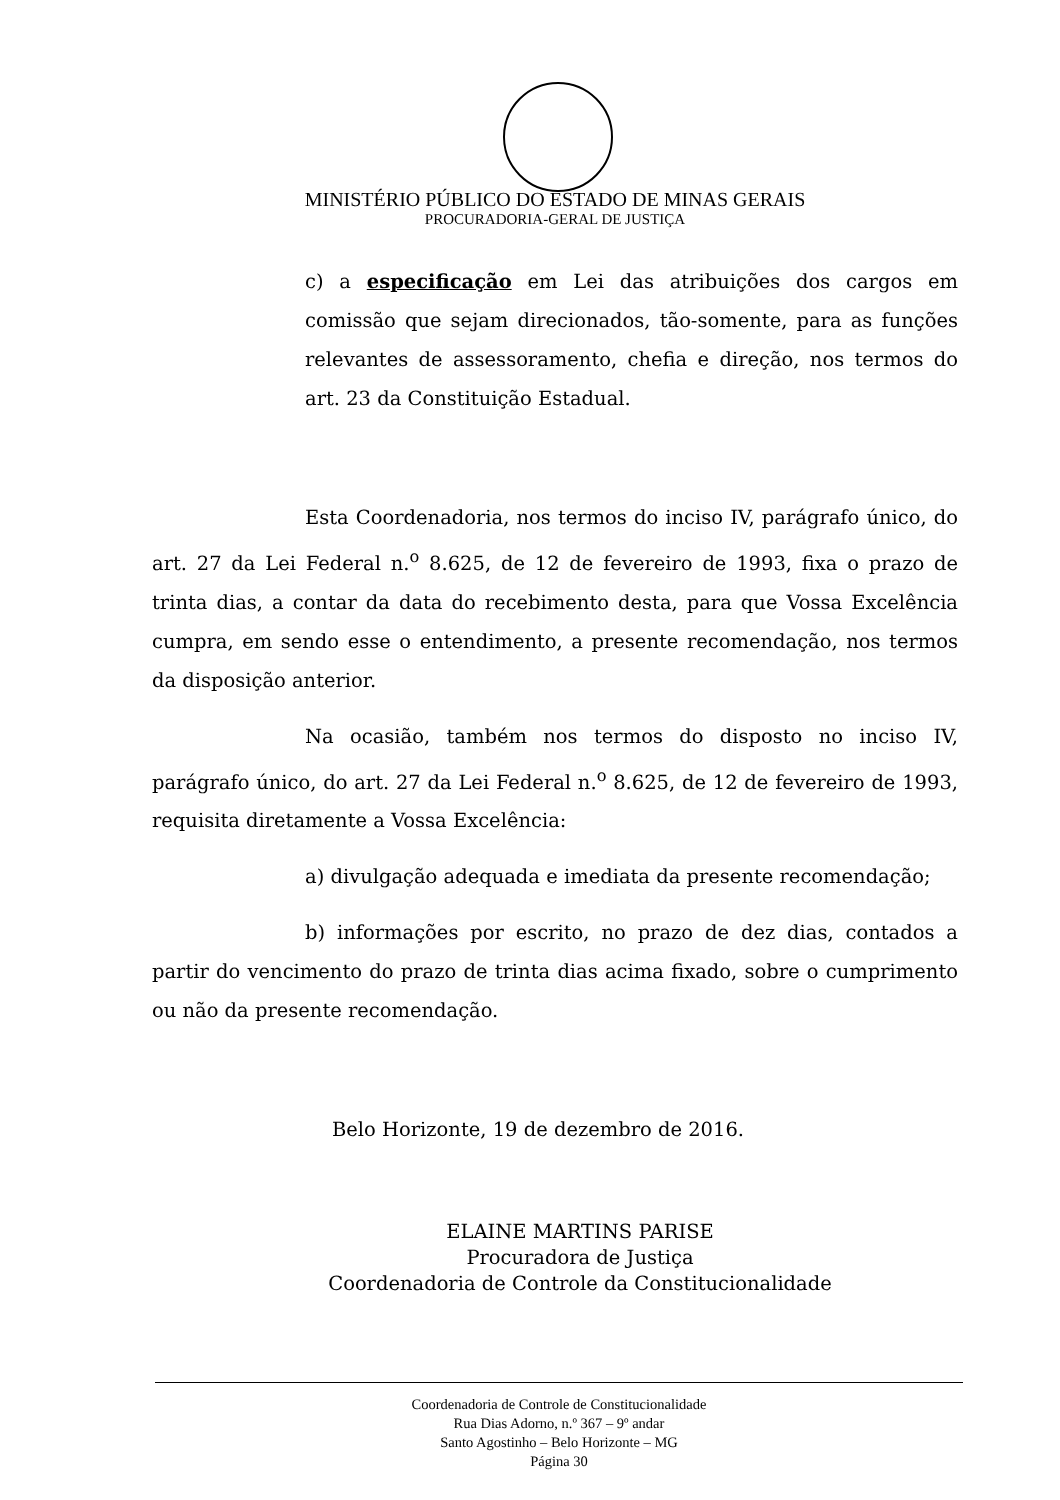MINISTÉRIO PÚBLICO DO ESTADO DE MINAS GERAIS
PROCURADORIA-GERAL DE JUSTIÇA
c) a especificação em Lei das atribuições dos cargos em comissão que sejam direcionados, tão-somente, para as funções relevantes de assessoramento, chefia e direção, nos termos do art. 23 da Constituição Estadual.
Esta Coordenadoria, nos termos do inciso IV, parágrafo único, do art. 27 da Lei Federal n.<sup>o</sup> 8.625, de 12 de fevereiro de 1993, fixa o prazo de trinta dias, a contar da data do recebimento desta, para que Vossa Excelência cumpra, em sendo esse o entendimento, a presente recomendação, nos termos da disposição anterior.
Na ocasião, também nos termos do disposto no inciso IV, parágrafo único, do art. 27 da Lei Federal n.<sup>o</sup> 8.625, de 12 de fevereiro de 1993, requisita diretamente a Vossa Excelência:
a) divulgação adequada e imediata da presente recomendação;
b) informações por escrito, no prazo de dez dias, contados a partir do vencimento do prazo de trinta dias acima fixado, sobre o cumprimento ou não da presente recomendação.
Belo Horizonte, 19 de dezembro de 2016.
ELAINE MARTINS PARISE
Procuradora de Justiça
Coordenadoria de Controle da Constitucionalidade
Coordenadoria de Controle de Constitucionalidade
Rua Dias Adorno, n.º 367 – 9º andar
Santo Agostinho – Belo Horizonte – MG
Página 30